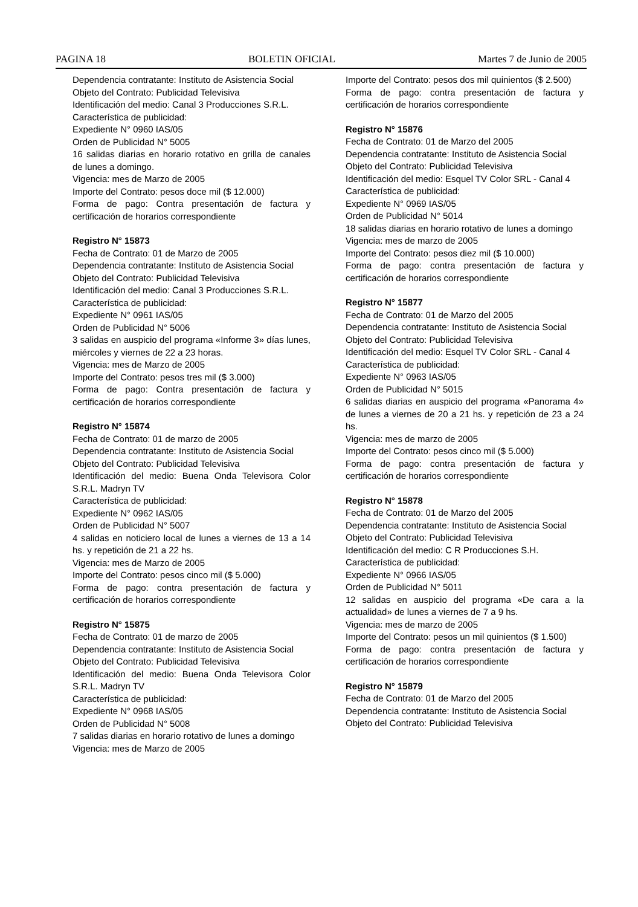PAGINA 18 BOLETIN OFICIAL Martes 7 de Junio de 2005
Dependencia contratante: Instituto de Asistencia Social
Objeto del Contrato: Publicidad Televisiva
Identificación del medio: Canal 3 Producciones S.R.L.
Característica de publicidad:
Expediente N° 0960 IAS/05
Orden de Publicidad N° 5005
16 salidas diarias en horario rotativo en grilla de canales de lunes a domingo.
Vigencia: mes de Marzo de 2005
Importe del Contrato: pesos doce mil ($ 12.000)
Forma de pago: Contra presentación de factura y certificación de horarios correspondiente
Registro N° 15873
Fecha de Contrato: 01 de Marzo de 2005
Dependencia contratante: Instituto de Asistencia Social
Objeto del Contrato: Publicidad Televisiva
Identificación del medio: Canal 3 Producciones S.R.L.
Característica de publicidad:
Expediente N° 0961 IAS/05
Orden de Publicidad N° 5006
3 salidas en auspicio del programa «Informe 3» días lunes, miércoles y viernes de 22 a 23 horas.
Vigencia: mes de Marzo de 2005
Importe del Contrato: pesos tres mil ($ 3.000)
Forma de pago: Contra presentación de factura y certificación de horarios correspondiente
Registro N° 15874
Fecha de Contrato: 01 de marzo de 2005
Dependencia contratante: Instituto de Asistencia Social
Objeto del Contrato: Publicidad Televisiva
Identificación del medio: Buena Onda Televisora Color S.R.L. Madryn TV
Característica de publicidad:
Expediente N° 0962 IAS/05
Orden de Publicidad N° 5007
4 salidas en noticiero local de lunes a viernes de 13 a 14 hs. y repetición de 21 a 22 hs.
Vigencia: mes de Marzo de 2005
Importe del Contrato: pesos cinco mil ($ 5.000)
Forma de pago: contra presentación de factura y certificación de horarios correspondiente
Registro N° 15875
Fecha de Contrato: 01 de marzo de 2005
Dependencia contratante: Instituto de Asistencia Social
Objeto del Contrato: Publicidad Televisiva
Identificación del medio: Buena Onda Televisora Color S.R.L. Madryn TV
Característica de publicidad:
Expediente N° 0968 IAS/05
Orden de Publicidad N° 5008
7 salidas diarias en horario rotativo de lunes a domingo
Vigencia: mes de Marzo de 2005
Importe del Contrato: pesos dos mil quinientos ($ 2.500)
Forma de pago: contra presentación de factura y certificación de horarios correspondiente
Registro N° 15876
Fecha de Contrato: 01 de Marzo del 2005
Dependencia contratante: Instituto de Asistencia Social
Objeto del Contrato: Publicidad Televisiva
Identificación del medio: Esquel TV Color SRL - Canal 4
Característica de publicidad:
Expediente N° 0969 IAS/05
Orden de Publicidad N° 5014
18 salidas diarias en horario rotativo de lunes a domingo
Vigencia: mes de marzo de 2005
Importe del Contrato: pesos diez mil ($ 10.000)
Forma de pago: contra presentación de factura y certificación de horarios correspondiente
Registro N° 15877
Fecha de Contrato: 01 de Marzo del 2005
Dependencia contratante: Instituto de Asistencia Social
Objeto del Contrato: Publicidad Televisiva
Identificación del medio: Esquel TV Color SRL - Canal 4
Característica de publicidad:
Expediente N° 0963 IAS/05
Orden de Publicidad N° 5015
6 salidas diarias en auspicio del programa «Panorama 4» de lunes a viernes de 20 a 21 hs. y repetición de 23 a 24 hs.
Vigencia: mes de marzo de 2005
Importe del Contrato: pesos cinco mil ($ 5.000)
Forma de pago: contra presentación de factura y certificación de horarios correspondiente
Registro N° 15878
Fecha de Contrato: 01 de Marzo del 2005
Dependencia contratante: Instituto de Asistencia Social
Objeto del Contrato: Publicidad Televisiva
Identificación del medio: C R Producciones S.H.
Característica de publicidad:
Expediente N° 0966 IAS/05
Orden de Publicidad N° 5011
12 salidas en auspicio del programa «De cara a la actualidad» de lunes a viernes de 7 a 9 hs.
Vigencia: mes de marzo de 2005
Importe del Contrato: pesos un mil quinientos ($ 1.500)
Forma de pago: contra presentación de factura y certificación de horarios correspondiente
Registro N° 15879
Fecha de Contrato: 01 de Marzo del 2005
Dependencia contratante: Instituto de Asistencia Social
Objeto del Contrato: Publicidad Televisiva